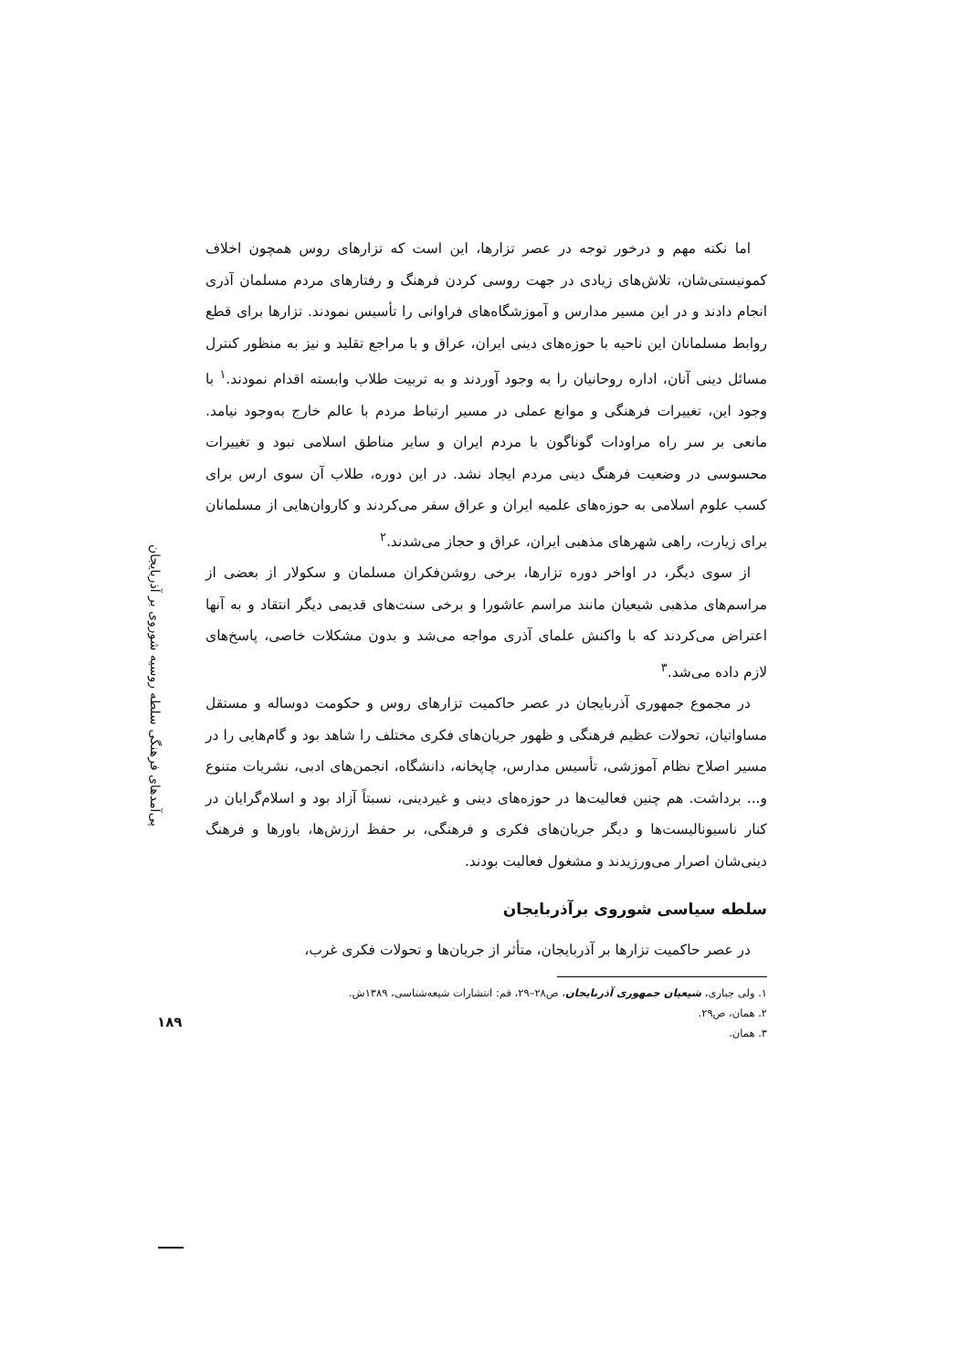پی‌آمدهای فرهنگی سلطه روسیه شوروی بر آذربایجان
۱۸۹
اما نکته مهم و درخور توجه در عصر تزارها، این است که تزارهای روس همچون اخلاف کمونیستی‌شان، تلاش‌های زیادی در جهت روسی کردن فرهنگ و رفتارهای مردم مسلمان آذری انجام دادند و در این مسیر مدارس و آموزشگاه‌های فراوانی را تأسیس نمودند. تزارها برای قطع روابط مسلمانان این ناحیه با حوزه‌های دینی ایران، عراق و با مراجع تقلید و نیز به منظور کنترل مسائل دینی آنان، اداره روحانیان را به وجود آوردند و به تربیت طلاب وابسته اقدام نمودند.<sup>۱</sup> با وجود این، تغییرات فرهنگی و موانع عملی در مسیر ارتباط مردم با عالم خارج به‌وجود نیامد. مانعی بر سر راه مراودات گوناگون با مردم ایران و سایر مناطق اسلامی نبود و تغییرات محسوسی در وضعیت فرهنگ دینی مردم ایجاد نشد. در این دوره، طلاب آن سوی ارس برای کسب علوم اسلامی به حوزه‌های علمیه ایران و عراق سفر می‌کردند و کاروان‌هایی از مسلمانان برای زیارت، راهی شهرهای مذهبی ایران، عراق و حجاز می‌شدند.<sup>۲</sup>
از سوی دیگر، در اواخر دوره تزارها، برخی روشن‌فکران مسلمان و سکولار از بعضی از مراسم‌های مذهبی شیعیان مانند مراسم عاشورا و برخی سنت‌های قدیمی دیگر انتقاد و به آنها اعتراض می‌کردند که با واکنش علمای آذری مواجه می‌شد و بدون مشکلات خاصی، پاسخ‌های لازم داده می‌شد.<sup>۳</sup>
در مجموع جمهوری آذربایجان در عصر حاکمیت تزارهای روس و حکومت دوساله و مستقل مساواتیان، تحولات عظیم فرهنگی و ظهور جریان‌های فکری مختلف را شاهد بود و گام‌هایی را در مسیر اصلاح نظام آموزشی، تأسیس مدارس، چاپخانه، دانشگاه، انجمن‌های ادبی، نشریات متنوع و... برداشت. هم چنین فعالیت‌ها در حوزه‌های دینی و غیردینی، نسبتاً آزاد بود و اسلام‌گرایان در کنار ناسیونالیست‌ها و دیگر جریان‌های فکری و فرهنگی، بر حفظ ارزش‌ها، باورها و فرهنگ دینی‌شان اصرار می‌ورزیدند و مشغول فعالیت بودند.
سلطه سیاسی شوروی برآذربایجان
در عصر حاکمیت تزارها بر آذربایجان، متأثر از جریان‌ها و تحولات فکری غرب،
۱. ولی جباری، شیعیان جمهوری آذربایجان، ص۲۸–۲۹، قم: انتشارات شیعه‌شناسی، ۱۳۸۹ش.
۲. همان، ص۲۹.
۳. همان.